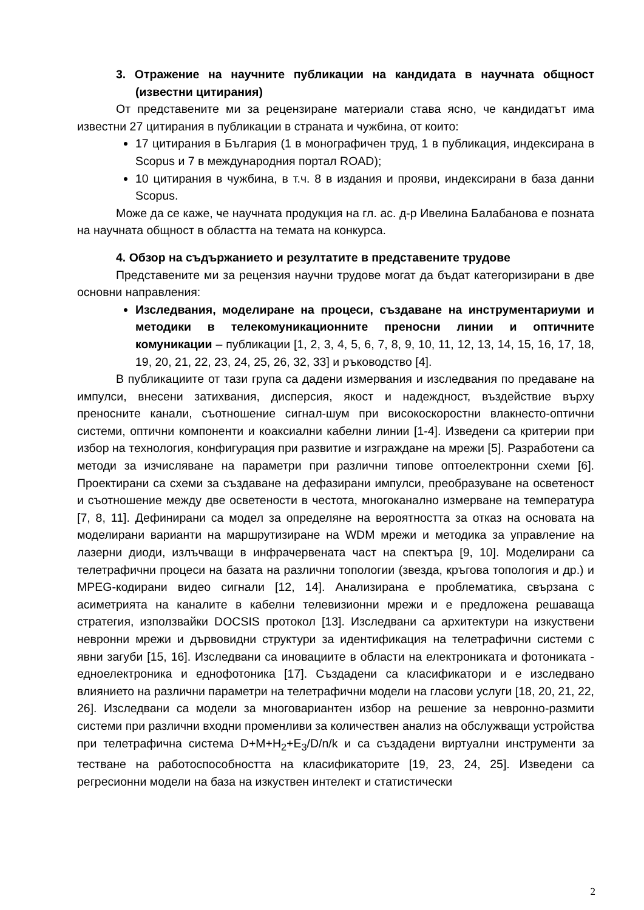3. Отражение на научните публикации на кандидата в научната общност (известни цитирания)
От представените ми за рецензиране материали става ясно, че кандидатът има известни 27 цитирания в публикации в страната и чужбина, от които:
17 цитирания в България (1 в монографичен труд, 1 в публикация, индексирана в Scopus и 7 в международния портал ROAD);
10 цитирания в чужбина, в т.ч. 8 в издания и прояви, индексирани в база данни Scopus.
Може да се каже, че научната продукция на гл. ас. д-р Ивелина Балабанова е позната на научната общност в областта на темата на конкурса.
4. Обзор на съдържанието и резултатите в представените трудове
Представените ми за рецензия научни трудове могат да бъдат категоризирани в две основни направления:
Изследвания, моделиране на процеси, създаване на инструментариуми и методики в телекомуникационните преносни линии и оптичните комуникации – публикации [1, 2, 3, 4, 5, 6, 7, 8, 9, 10, 11, 12, 13, 14, 15, 16, 17, 18, 19, 20, 21, 22, 23, 24, 25, 26, 32, 33] и ръководство [4].
В публикациите от тази група са дадени измервания и изследвания по предаване на импулси, внесени затихвания, дисперсия, якост и надеждност, въздействие върху преносните канали, съотношение сигнал-шум при високоскоростни влакнесто-оптични системи, оптични компоненти и коаксиални кабелни линии [1-4]. Изведени са критерии при избор на технология, конфигурация при развитие и изграждане на мрежи [5]. Разработени са методи за изчисляване на параметри при различни типове оптоелектронни схеми [6]. Проектирани са схеми за създаване на дефазирани импулси, преобразуване на осветеност и съотношение между две осветености в честота, многоканално измерване на температура [7, 8, 11]. Дефинирани са модел за определяне на вероятността за отказ на основата на моделирани варианти на маршрутизиране на WDM мрежи и методика за управление на лазерни диоди, излъчващи в инфрачервената част на спектъра [9, 10]. Моделирани са телетрафични процеси на базата на различни топологии (звезда, кръгова топология и др.) и MPEG-кодирани видео сигнали [12, 14]. Анализирана е проблематика, свързана с асиметрията на каналите в кабелни телевизионни мрежи и е предложена решаваща стратегия, използвайки DOCSIS протокол [13]. Изследвани са архитектури на изкуствени невронни мрежи и дървовидни структури за идентификация на телетрафични системи с явни загуби [15, 16]. Изследвани са иновациите в области на електрониката и фотониката - едноелектроника и еднофотоника [17]. Създадени са класификатори и е изследвано влиянието на различни параметри на телетрафични модели на гласови услуги [18, 20, 21, 22, 26]. Изследвани са модели за многовариантен избор на решение за невронно-размити системи при различни входни променливи за количествен анализ на обслужващи устройства при телетрафична система D+M+H<sub>2</sub>+E<sub>3</sub>/D/n/k и са създадени виртуални инструменти за тестване на работоспособността на класификаторите [19, 23, 24, 25]. Изведени са регресионни модели на база на изкуствен интелект и статистически
2